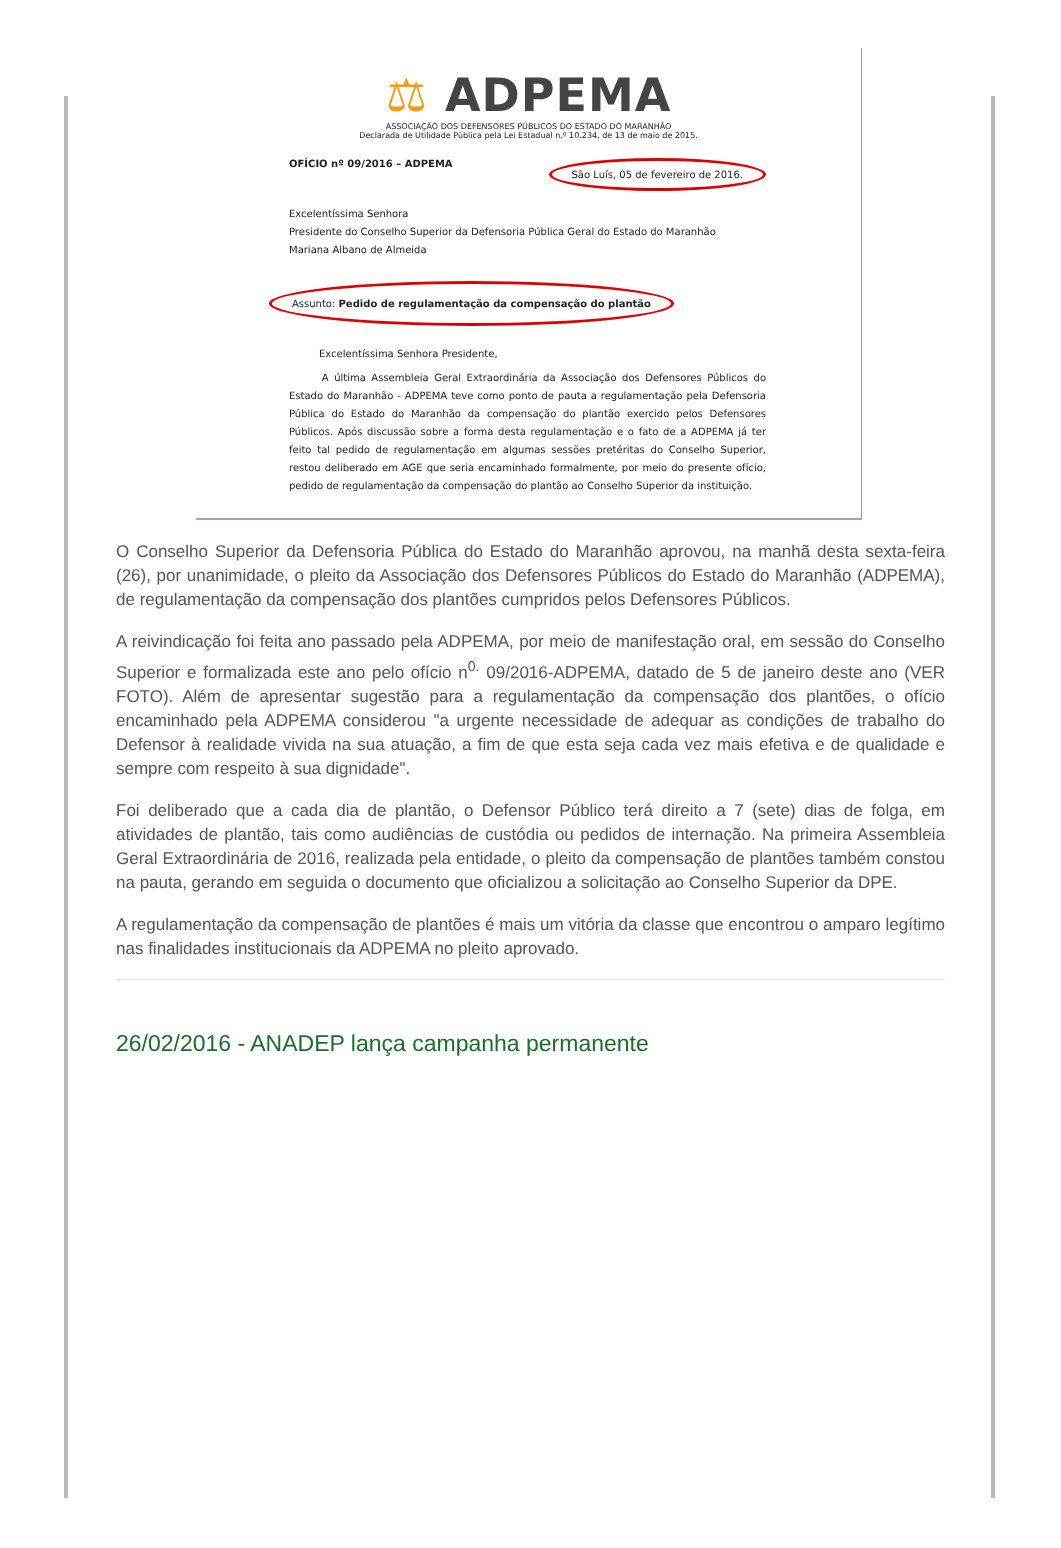⚖ ADPEMA
ASSOCIAÇÃO DOS DEFENSORES PÚBLICOS DO ESTADO DO MARANHÃO
Declarada de Utilidade Pública pela Lei Estadual n.º 10.234, de 13 de maio de 2015.
OFÍCIO nº 09/2016 – ADPEMA São Luís, 05 de fevereiro de 2016.
Excelentíssima Senhora
Presidente do Conselho Superior da Defensoria Pública Geral do Estado do Maranhão
Mariana Albano de Almeida
Assunto: Pedido de regulamentação da compensação do plantão
Excelentíssima Senhora Presidente,
A última Assembleia Geral Extraordinária da Associação dos Defensores Públicos do Estado do Maranhão - ADPEMA teve como ponto de pauta a regulamentação pela Defensoria Pública do Estado do Maranhão da compensação do plantão exercido pelos Defensores Públicos. Após discussão sobre a forma desta regulamentação e o fato de a ADPEMA já ter feito tal pedido de regulamentação em algumas sessões pretéritas do Conselho Superior, restou deliberado em AGE que seria encaminhado formalmente, por meio do presente ofício, pedido de regulamentação da compensação do plantão ao Conselho Superior da instituição.
O Conselho Superior da Defensoria Pública do Estado do Maranhão aprovou, na manhã desta sexta-feira (26), por unanimidade, o pleito da Associação dos Defensores Públicos do Estado do Maranhão (ADPEMA), de regulamentação da compensação dos plantões cumpridos pelos Defensores Públicos.
A reivindicação foi feita ano passado pela ADPEMA, por meio de manifestação oral, em sessão do Conselho Superior e formalizada este ano pelo ofício n<sup>0.</sup> 09/2016-ADPEMA, datado de 5 de janeiro deste ano (VER FOTO). Além de apresentar sugestão para a regulamentação da compensação dos plantões, o ofício encaminhado pela ADPEMA considerou "a urgente necessidade de adequar as condições de trabalho do Defensor à realidade vivida na sua atuação, a fim de que esta seja cada vez mais efetiva e de qualidade e sempre com respeito à sua dignidade".
Foi deliberado que a cada dia de plantão, o Defensor Público terá direito a 7 (sete) dias de folga, em atividades de plantão, tais como audiências de custódia ou pedidos de internação. Na primeira Assembleia Geral Extraordinária de 2016, realizada pela entidade, o pleito da compensação de plantões também constou na pauta, gerando em seguida o documento que oficializou a solicitação ao Conselho Superior da DPE.
A regulamentação da compensação de plantões é mais um vitória da classe que encontrou o amparo legítimo nas finalidades institucionais da ADPEMA no pleito aprovado.
26/02/2016 - ANADEP lança campanha permanente